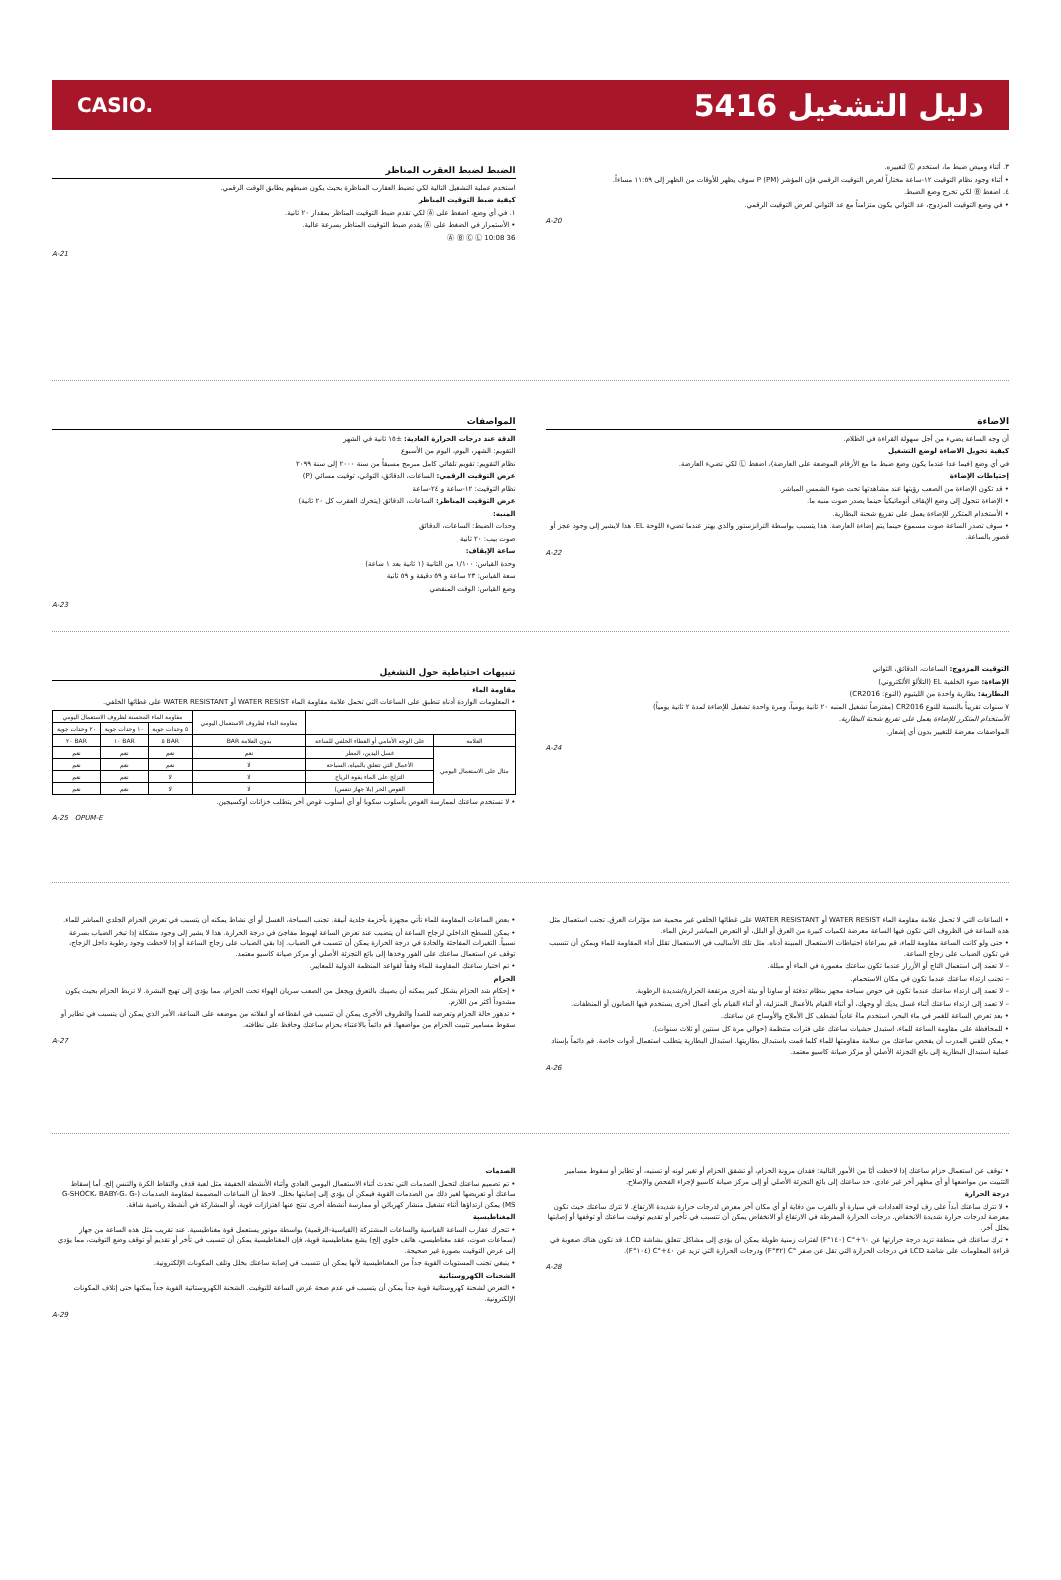CASIO. دليل التشغيل 5416
٣. أثناء وميض ضبط ما، استخدم Ⓒ لتغييره.
• أثناء وجود نظام التوقيت ١٢-ساعة مختاراً لعرض التوقيت الرقمي فإن المؤشر P (PM) سوف يظهر للأوقات من الظهر إلى ١١:٥٩ مساءاً.
٤. اضغط Ⓑ لكي تخرج وضع الضبط.
• في وضع التوقيت المزدوج، عد الثواني يكون متزامناً مع عد الثواني لعرض التوقيت الرقمي.
A-20
الضبط لضبط العقرب المناظر
استخدم عملية التشغيل التالية لكي تضبط العقارب المناظرة بحيث يكون ضبطهم يطابق الوقت الرقمي.
كيفية ضبط التوقيت المناظر
١. في أي وضع، اضغط على Ⓐ لكي تقدم ضبط التوقيت المناظر بمقدار ٢٠ ثانية.
• الأستمرار في الضغط على Ⓐ يقدم ضبط التوقيت المناظر بسرعة عالية.
Ⓐ Ⓑ Ⓒ Ⓛ 10:08 36
A-21
الاضاءة
أن وجه الساعة يضيء من أجل سهولة القراءة في الظلام.
كيفية تحويل الاضاءة لوضع التشغيل
في أي وضع (فيما عدا عندما يكون وضع ضبط ما مع الأرقام الموضعة على العارضة)، اضغط Ⓛ لكي تضيء العارضة.
إحتياطات الإضاءة
• قد تكون الإضاءة من الصعب رؤيتها عند مشاهدتها تحت ضوء الشمس المباشر.
• الإضاءة تتحول إلى وضع الإيقاف أتوماتيكياً حينما يصدر صوت منبه ما.
• الأستخدام المتكرر للإضاءة يعمل على تفريغ شحنة البطارية.
• سوف تصدر الساعة صوت مسموع حينما يتم إضاءة العارضة. هذا يتسبب بواسطة الترانزستور والذي يهتز عندما تضيء اللوحة EL. هذا لايشير إلى وجود عجز أو قصور بالساعة.
A-22
المواصفات
الدقة عند درجات الحرارة العادية: ±١٥ ثانية في الشهر
التقويم: الشهر، اليوم، اليوم من الأسبوع
نظام التقويم: تقويم تلقائي كامل مبرمج مسبقاً من سنة ٢٠٠٠ إلى سنة ٢٠٩٩
عرض التوقيت الرقمي: الساعات، الدقائق، الثواني، توقيت مسائي (P)
نظام التوقيت: ١٢-ساعة و ٢٤-ساعة
عرض التوقيت المناظر: الساعات، الدقائق (يتحرك العقرب كل ٢٠ ثانية)
المنبه:
وحدات الضبط: الساعات، الدقائق
صوت بيب: ٢٠ ثانية
ساعة الإيقاف:
وحدة القياس: ١/١٠٠ من الثانية (١ ثانية بعد ١ ساعة)
سعة القياس: ٢٣ ساعة و ٥٩ دقيقة و ٥٩ ثانية
وضع القياس: الوقت المنقضي
A-23
التوقيت المزدوج: الساعات، الدقائق، الثواني
الإضاءة: ضوء الخلفية EL (التلألؤ الألكتروني)
البطارية: بطارية واحدة من الليثيوم (النوع: CR2016)
٧ سنوات تقريباً بالنسبة للنوع CR2016 (مفترضاً تشغيل المنبه ٢٠ ثانية يومياً، ومرة واحدة تشغيل للإضاءة لمدة ٢ ثانية يومياً)
الأستخدام المتكرر للإضاءة يعمل على تفريغ شحنة البطارية.
المواصفات معرضة للتغيير بدون أي إشعار.
A-24
تنبيهات احتياطية حول التشغيل
مقاومة الماء
• المعلومات الواردة أدناه تنطبق على الساعات التي تحمل علامة مقاومة الماء WATER RESIST أو WATER RESISTANT على غطائها الخلفي.
| | | مقاومة الماء لظروف الاستعمال اليومي | مقاومة الماء المحسنة لظروف الاستعمال اليومي | | |
| --- | --- | --- | --- | --- | --- |
| | | | ٥ وحدات جوية | ١٠ وحدات جوية | ٢٠ وحدات جوية |
| العلامة | على الوجه الأمامي أو الغطاء الخلفي للساعة | بدون العلامة BAR | BAR ٥ | BAR ١٠ | BAR ٢٠ |
| مثال على الاستعمال اليومي | غسل اليدين، المطر | نعم | نعم | نعم | نعم |
| | الأعمال التي تتعلق بالمياه، السباحة | لا | نعم | نعم | نعم |
| | التزلج على الماء بقوة الرياح | لا | لا | نعم | نعم |
| | الغوص الحر (بلا جهاز تنفس) | لا | لا | نعم | نعم |
• لا تستخدم ساعتك لممارسة الغوص بأسلوب سكوبا أو أي أسلوب غوص آخر يتطلب خزانات أوكسيجين.
A-25 OPUM-E
• الساعات التي لا تحمل علامة مقاومة الماء WATER RESIST أو WATER RESISTANT على غطائها الخلفي غير محمية ضد مؤثرات العرق. تجنب استعمال مثل هذه الساعة في الظروف التي تكون فيها الساعة معرضة لكميات كبيرة من العرق أو البلل، أو التعرض المباشر لرش الماء.
• حتى ولو كانت الساعة مقاومة للماء، قم بمراعاة احتياطات الاستعمال المبينة أدناه. مثل تلك الأساليب في الاستعمال تقلل أداء المقاومة للماء ويمكن أن تتسبب في تكون الضباب على زجاج الساعة.
– لا تعمد إلى استعمال التاج أو الأزرار عندما تكون ساعتك مغمورة في الماء أو مبللة.
– تجنب ارتداء ساعتك عندما تكون في مكان الاستحمام.
– لا تعمد إلى ارتداء ساعتك عندما تكون في حوض سباحة مجهز بنظام تدفئة أو ساونا أو بيئة أخرى مرتفعة الحرارة/شديدة الرطوبة.
– لا تعمد إلى ارتداء ساعتك أثناء غسل يديك أو وجهك، أو أثناء القيام بالأعمال المنزلية، أو أثناء القيام بأي أعمال أخرى يستخدم فيها الصابون أو المنظفات.
• بعد تعرض الساعة للغمر في ماء البحر، استخدم ماءً عادياً لشطف كل الأملاح والأوساخ عن ساعتك.
• للمحافظة على مقاومة الساعة للماء، استبدل حشيات ساعتك على فترات منتظمة (حوالي مرة كل سنتين أو ثلاث سنوات).
• يمكن للفني المدرب أن يفحص ساعتك من سلامة مقاومتها للماء كلما قمت باستبدال بطاريتها. استبدال البطارية يتطلب استعمال أدوات خاصة. قم دائماً بإسناد عملية استبدال البطارية إلى بائع التجزئة الأصلي أو مركز صيانة كاسيو معتمد.
A-26
• بعض الساعات المقاومة للماء تأتي مجهزة بأحزمة جلدية أنيقة. تجنب السباحة، الغسل أو أي نشاط يمكنه أن يتسبب في تعرض الحزام الجلدي المباشر للماء.
• يمكن للسطح الداخلي لزجاج الساعة أن يتضبب عند تعرض الساعة لهبوط مفاجئ في درجة الحرارة. هذا لا يشير إلى وجود مشكلة إذا تبخر الضباب بسرعة نسبياً. التغيرات المفاجئة والحادة في درجة الحرارة يمكن أن تتسبب في الضباب. إذا بقي الضباب على زجاج الساعة أو إذا لاحظت وجود رطوبة داخل الزجاج، توقف عن استعمال ساعتك على الفور وخذها إلى بائع التجزئة الأصلي أو مركز صيانة كاسيو معتمد.
• تم اختبار ساعتك المقاومة للماء وفقاً لقواعد المنظمة الدولية للمعايير.
الحزام
• إحكام شد الحزام بشكل كبير يمكنه أن يصيبك بالتعرق ويجعل من الصعب سريان الهواء تحت الحزام، مما يؤدي إلى تهيج البشرة. لا تربط الحزام بحيث يكون مشدوداً أكثر من اللازم.
• تدهور حالة الحزام وتعرضه للصدأ والظروف الأخرى يمكن أن تتسبب في انقطاعه أو انفلاته من موضعه على الساعة، الأمر الذي يمكن أن يتسبب في تطاير أو سقوط مسامير تثبيت الحزام من مواضعها. قم دائماً بالاعتناء بحزام ساعتك وحافظ على نظافته.
A-27
• توقف عن استعمال حزام ساعتك إذا لاحظت أيًا من الأمور التالية: فقدان مرونة الحزام، أو تشقق الحزام أو تغير لونه أو تسنيه، أو تطاير أو سقوط مسامير التثبيت من مواضعها أو أي مظهر آخر غير عادي. خذ ساعتك إلى بائع التجزئة الأصلي أو إلى مركز صيانة كاسيو لإجراء الفحص والإصلاح.
درجة الحرارة
• لا تترك ساعتك أبداً على رف لوحة العدادات في سيارة أو بالقرب من دفاية أو أي مكان آخر معرض لدرجات حرارة شديدة الارتفاع. لا تترك ساعتك حيث تكون معرضة لدرجات حرارة شديدة الانخفاض. درجات الحرارة المفرطة في الارتفاع أو الانخفاض يمكن أن تتسبب في تأخير أو تقديم توقيت ساعتك أو توقفها أو إصابتها بخلل آخر.
• ترك ساعتك في منطقة تزيد درجة حرارتها عن ٦٠+°C (١٤٠°F) لفترات زمنية طويلة يمكن أن يؤدي إلى مشاكل تتعلق بشاشة LCD. قد تكون هناك صعوبة في قراءة المعلومات على شاشة LCD في درجات الحرارة التي تقل عن صفر °C (٣٢°F) ودرجات الحرارة التي تزيد عن ٤٠+°C (١٠٤°F).
A-28
الصدمات
• تم تصميم ساعتك لتحمل الصدمات التي تحدث أثناء الاستعمال اليومي العادي وأثناء الأنشطة الخفيفة مثل لعبة قذف والتقاط الكرة والتنس إلخ. أما إسقاط ساعتك أو تعريضها لغير ذلك من الصدمات القوية فيمكن أن يؤدي إلى إصابتها بخلل. لاحظ أن الساعات المصممة لمقاومة الصدمات (G-SHOCK، BABY-G، G-MS) يمكن ارتداؤها أثناء تشغيل منشار كهربائي أو ممارسة أنشطة أخرى تنتج عنها اهتزازات قوية، أو المشاركة في أنشطة رياضية شاقة.
المغناطيسية
• تتحرك عقارب الساعة القياسية والساعات المشتركة (القياسية-الرقمية) بواسطة موتور يستعمل قوة مغناطيسية. عند تقريب مثل هذه الساعة من جهاز (سماعات صوت، عقد مغناطيسي، هاتف خلوي إلخ) يشع مغناطيسية قوية، فإن المغناطيسية يمكن أن تتسبب في تأخر أو تقديم أو توقف وضع التوقيت، مما يؤدي إلى عرض التوقيت بصورة غير صحيحة.
• ينبغي تجنب المستويات القوية جداً من المغناطيسية لأنها يمكن أن تتسبب في إصابة ساعتك بخلل وتلف المكونات الإلكترونية.
الشحنات الكهروستاتية
• التعرض لشحنة كهروستاتية قوية جداً يمكن أن يتسبب في عدم صحة عرض الساعة للتوقيت. الشحنة الكهروستاتية القوية جداً يمكنها حتى إتلاف المكونات الإلكترونية.
A-29